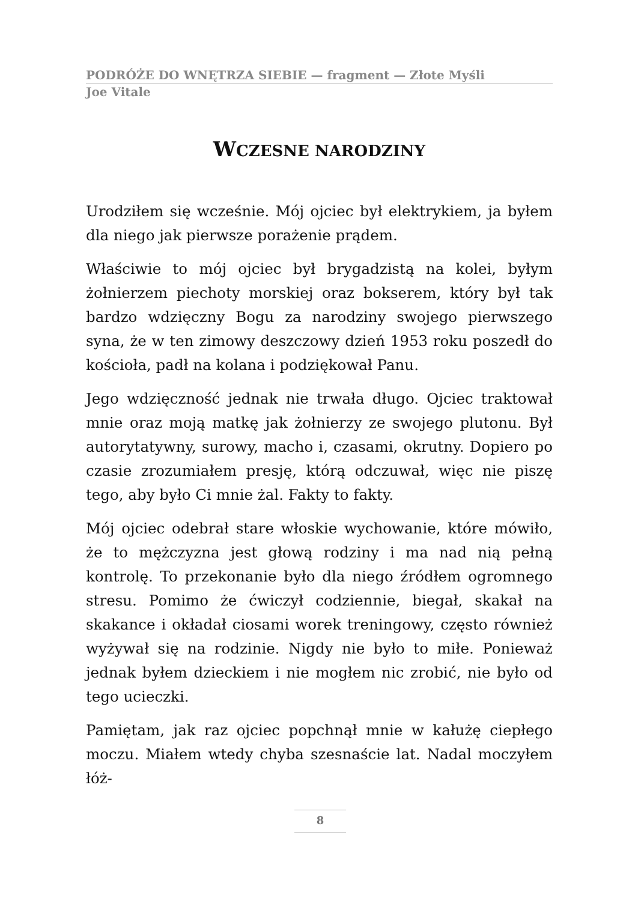PODRÓŻE DO WNĘTRZA SIEBIE — fragment — Złote Myśli
Joe Vitale
WCZESNE NARODZINY
Urodziłem się wcześnie. Mój ojciec był elektrykiem, ja byłem dla niego jak pierwsze porażenie prądem.
Właściwie to mój ojciec był brygadzistą na kolei, byłym żołnierzem piechoty morskiej oraz bokserem, który był tak bardzo wdzięczny Bogu za narodziny swojego pierwszego syna, że w ten zimowy deszczowy dzień 1953 roku poszedł do kościoła, padł na kolana i podziękował Panu.
Jego wdzięczność jednak nie trwała długo. Ojciec traktował mnie oraz moją matkę jak żołnierzy ze swojego plutonu. Był autorytatywny, surowy, macho i, czasami, okrutny. Dopiero po czasie zrozumiałem presję, którą odczuwał, więc nie piszę tego, aby było Ci mnie żal. Fakty to fakty.
Mój ojciec odebrał stare włoskie wychowanie, które mówiło, że to mężczyzna jest głową rodziny i ma nad nią pełną kontrolę. To przekonanie było dla niego źródłem ogromnego stresu. Pomimo że ćwiczył codziennie, biegał, skakał na skakance i okładał ciosami worek treningowy, często również wyżywał się na rodzinie. Nigdy nie było to miłe. Ponieważ jednak byłem dzieckiem i nie mogłem nic zrobić, nie było od tego ucieczki.
Pamiętam, jak raz ojciec popchnął mnie w kałużę ciepłego moczu. Miałem wtedy chyba szesnaście lat. Nadal moczyłem łóż-
8